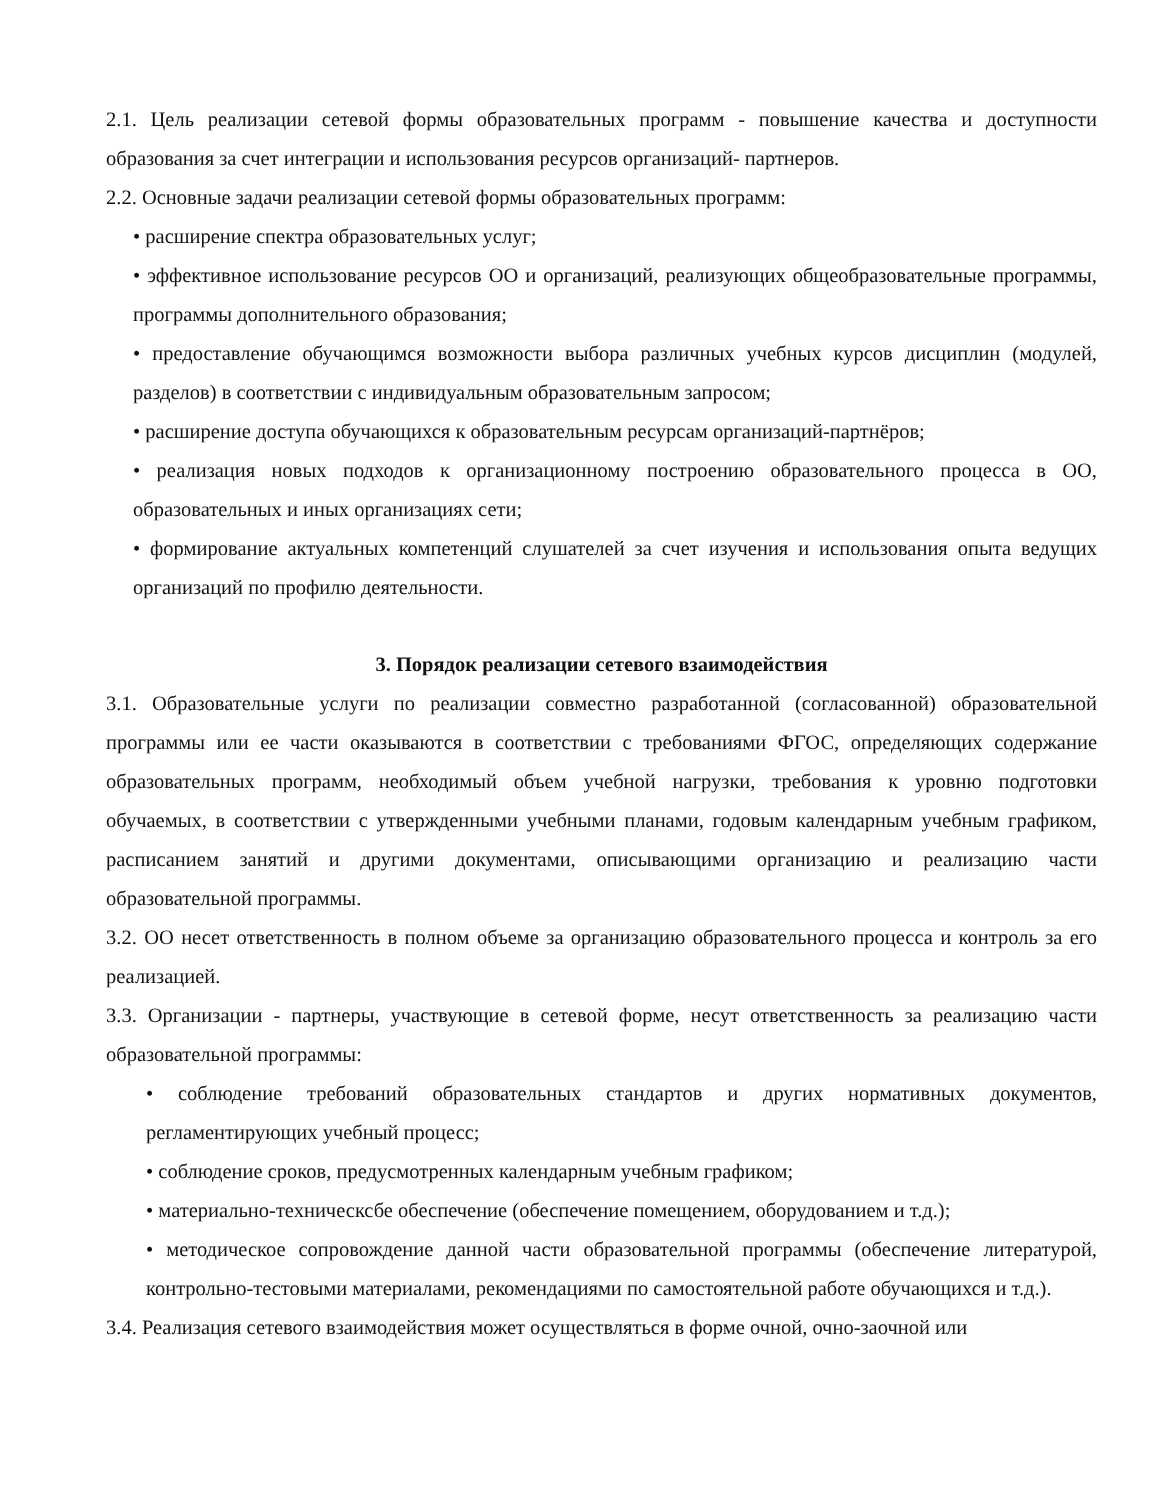2.1. Цель реализации сетевой формы образовательных программ - повышение качества и доступности образования за счет интеграции и использования ресурсов организаций- партнеров.
2.2. Основные задачи реализации сетевой формы образовательных программ:
• расширение спектра образовательных услуг;
• эффективное использование ресурсов ОО и организаций, реализующих общеобразовательные программы, программы дополнительного образования;
• предоставление обучающимся возможности выбора различных учебных курсов дисциплин (модулей, разделов) в соответствии с индивидуальным образовательным запросом;
• расширение доступа обучающихся к образовательным ресурсам организаций-партнёров;
• реализация новых подходов к организационному построению образовательного процесса в ОО, образовательных и иных организациях сети;
• формирование актуальных компетенций слушателей за счет изучения и использования опыта ведущих организаций по профилю деятельности.
3. Порядок реализации сетевого взаимодействия
3.1. Образовательные услуги по реализации совместно разработанной (согласованной) образовательной программы или ее части оказываются в соответствии с требованиями ФГОС, определяющих содержание образовательных программ, необходимый объем учебной нагрузки, требования к уровню подготовки обучаемых, в соответствии с утвержденными учебными планами, годовым календарным учебным графиком, расписанием занятий и другими документами, описывающими организацию и реализацию части образовательной программы.
3.2. ОО несет ответственность в полном объеме за организацию образовательного процесса и контроль за его реализацией.
3.3. Организации - партнеры, участвующие в сетевой форме, несут ответственность за реализацию части образовательной программы:
• соблюдение требований образовательных стандартов и других нормативных документов, регламентирующих учебный процесс;
• соблюдение сроков, предусмотренных календарным учебным графиком;
• материально-техническсбе обеспечение (обеспечение помещением, оборудованием и т.д.);
• методическое сопровождение данной части образовательной программы (обеспечение литературой, контрольно-тестовыми материалами, рекомендациями по самостоятельной работе обучающихся и т.д.).
3.4. Реализация сетевого взаимодействия может осуществляться в форме очной, очно-заочной или